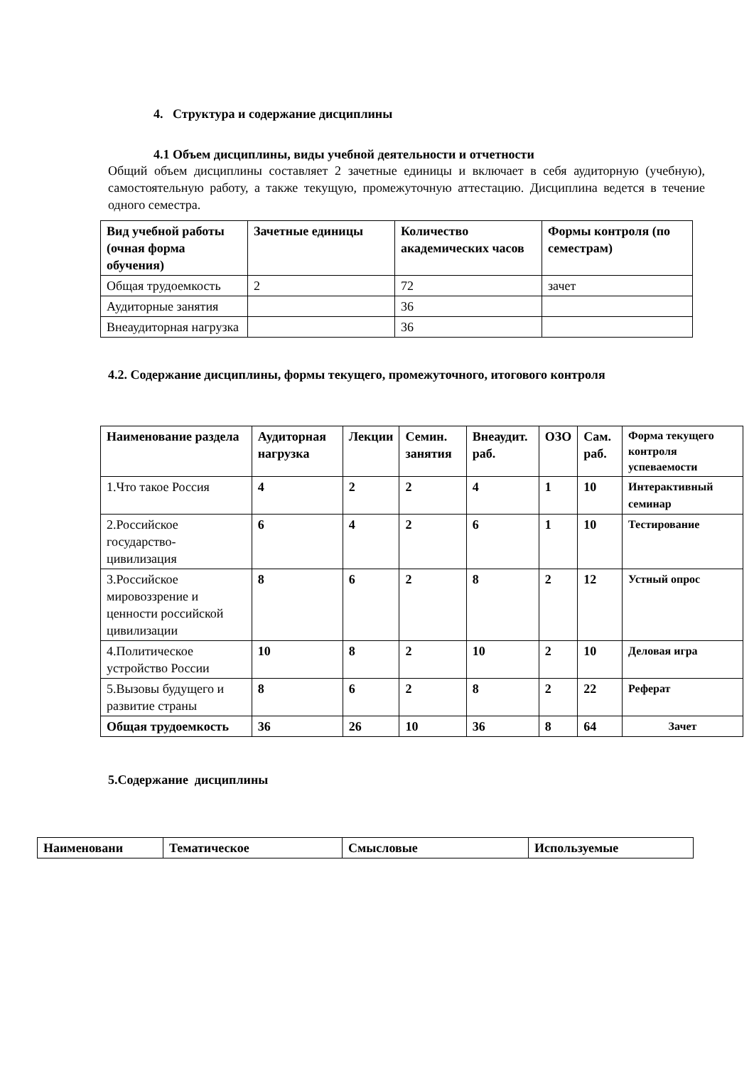4. Структура и содержание дисциплины
4.1 Объем дисциплины, виды учебной деятельности и отчетности
Общий объем дисциплины составляет 2 зачетные единицы и включает в себя аудиторную (учебную), самостоятельную работу, а также текущую, промежуточную аттестацию. Дисциплина ведется в течение одного семестра.
| Вид учебной работы (очная форма обучения) | Зачетные единицы | Количество академических часов | Формы контроля (по семестрам) |
| --- | --- | --- | --- |
| Общая трудоемкость | 2 | 72 | зачет |
| Аудиторные занятия | | 36 | |
| Внеаудиторная нагрузка | | 36 | |
4.2. Содержание дисциплины, формы текущего, промежуточного, итогового контроля
| Наименование раздела | Аудиторная нагрузка | Лекции | Семин. занятия | Внеаудит. раб. | ОЗО | Сам. раб. | Форма текущего контроля успеваемости |
| --- | --- | --- | --- | --- | --- | --- | --- |
| 1.Что такое Россия | 4 | 2 | 2 | 4 | 1 | 10 | Интерактивный семинар |
| 2.Российское государство-цивилизация | 6 | 4 | 2 | 6 | 1 | 10 | Тестирование |
| 3.Российское мировоззрение и ценности российской цивилизации | 8 | 6 | 2 | 8 | 2 | 12 | Устный опрос |
| 4.Политическое устройство России | 10 | 8 | 2 | 10 | 2 | 10 | Деловая игра |
| 5.Вызовы будущего и развитие страны | 8 | 6 | 2 | 8 | 2 | 22 | Реферат |
| Общая трудоемкость | 36 | 26 | 10 | 36 | 8 | 64 | Зачет |
5.Содержание дисциплины
| Наименовани | Тематическое | Смысловые | Используемые |
| --- | --- | --- | --- |